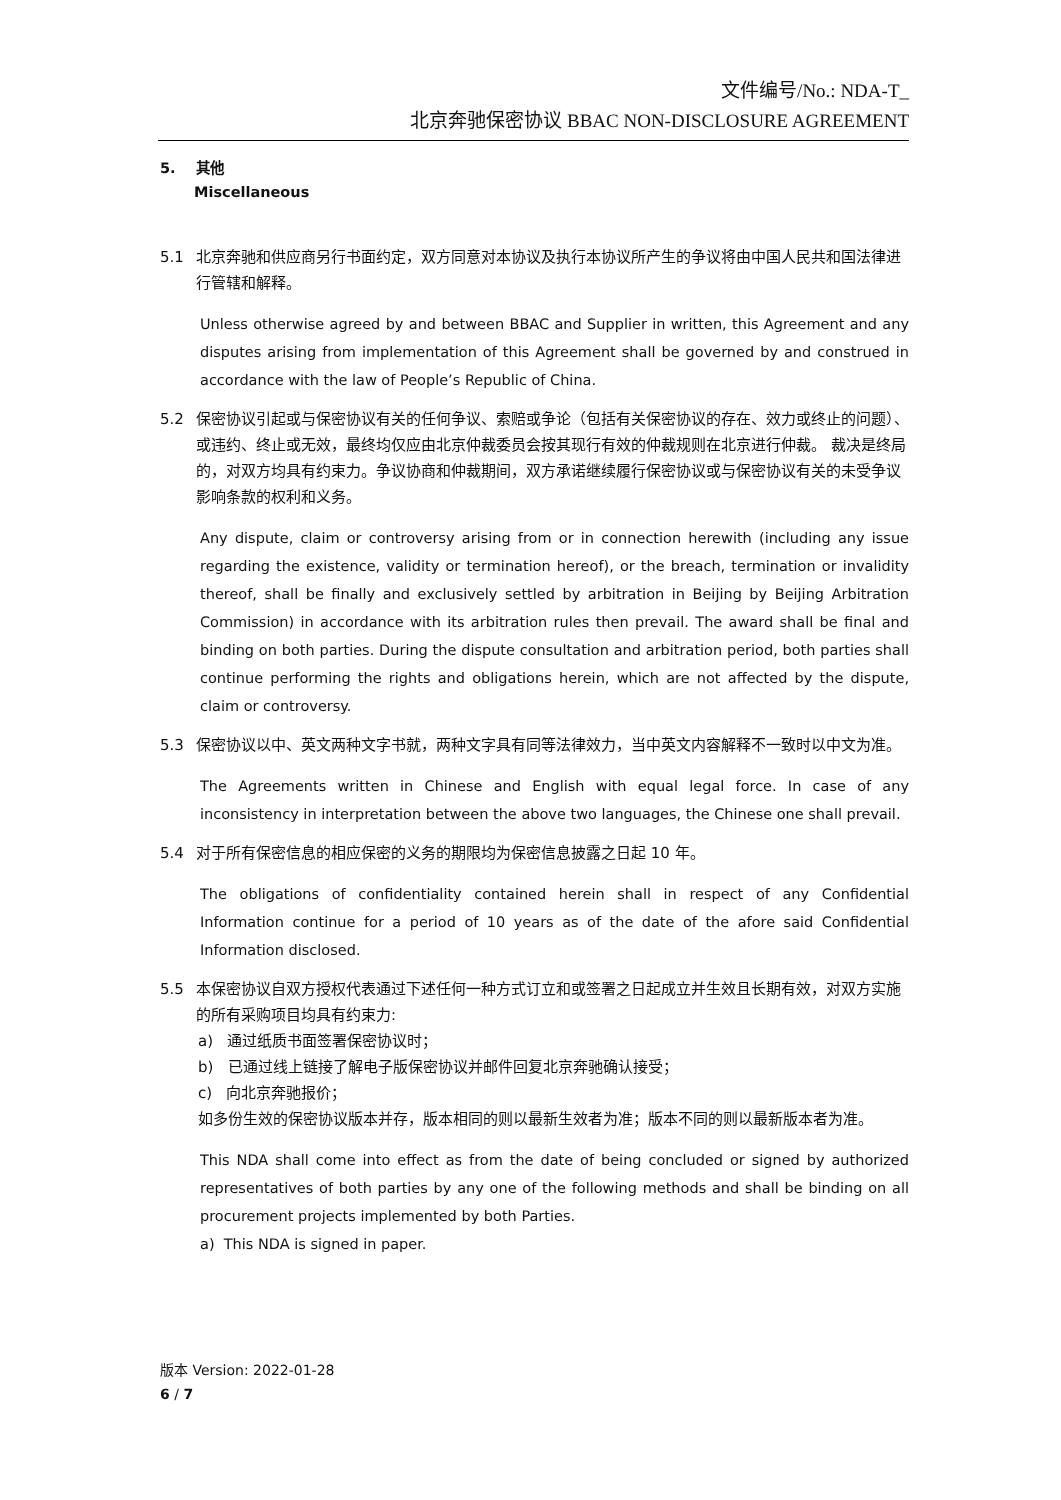文件编号/No.: NDA-T_
北京奔驰保密协议 BBAC NON-DISCLOSURE AGREEMENT
5. 其他
Miscellaneous
5.1 北京奔驰和供应商另行书面约定，双方同意对本协议及执行本协议所产生的争议将由中国人民共和国法律进行管辖和解释。
Unless otherwise agreed by and between BBAC and Supplier in written, this Agreement and any disputes arising from implementation of this Agreement shall be governed by and construed in accordance with the law of People’s Republic of China.
5.2 保密协议引起或与保密协议有关的任何争议、索赔或争论（包括有关保密协议的存在、效力或终止的问题）、或违约、终止或无效，最终均仅应由北京仲裁委员会按其现行有效的仲裁规则在北京进行仲裁。 裁决是终局的，对双方均具有约束力。争议协商和仲裁期间，双方承诺继续履行保密协议或与保密协议有关的未受争议影响条款的权利和义务。
Any dispute, claim or controversy arising from or in connection herewith (including any issue regarding the existence, validity or termination hereof), or the breach, termination or invalidity thereof, shall be finally and exclusively settled by arbitration in Beijing by Beijing Arbitration Commission) in accordance with its arbitration rules then prevail. The award shall be final and binding on both parties. During the dispute consultation and arbitration period, both parties shall continue performing the rights and obligations herein, which are not affected by the dispute, claim or controversy.
5.3 保密协议以中、英文两种文字书就，两种文字具有同等法律效力，当中英文内容解释不一致时以中文为准。
The Agreements written in Chinese and English with equal legal force. In case of any inconsistency in interpretation between the above two languages, the Chinese one shall prevail.
5.4 对于所有保密信息的相应保密的义务的期限均为保密信息披露之日起 10 年。
The obligations of confidentiality contained herein shall in respect of any Confidential Information continue for a period of 10 years as of the date of the afore said Confidential Information disclosed.
5.5 本保密协议自双方授权代表通过下述任何一种方式订立和或签署之日起成立并生效且长期有效，对双方实施的所有采购项目均具有约束力:
a) 通过纸质书面签署保密协议时；
b) 已通过线上链接了解电子版保密协议并邮件回复北京奔驰确认接受；
c) 向北京奔驰报价；
如多份生效的保密协议版本并存，版本相同的则以最新生效者为准；版本不同的则以最新版本者为准。
This NDA shall come into effect as from the date of being concluded or signed by authorized representatives of both parties by any one of the following methods and shall be binding on all procurement projects implemented by both Parties.
a) This NDA is signed in paper.
版本 Version: 2022-01-28
6 / 7